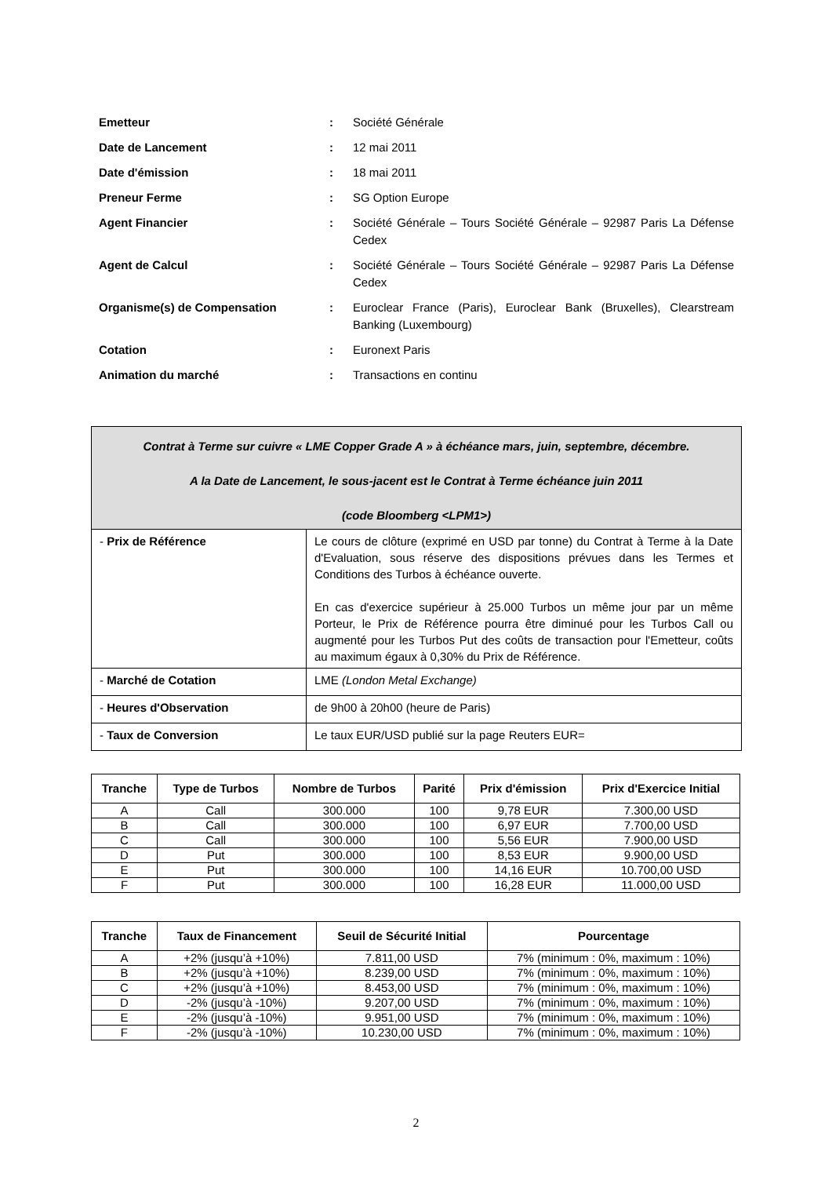| Emetteur | : | Société Générale |
| Date de Lancement | : | 12 mai 2011 |
| Date d'émission | : | 18 mai 2011 |
| Preneur Ferme | : | SG Option Europe |
| Agent Financier | : | Société Générale – Tours Société Générale – 92987 Paris La Défense Cedex |
| Agent de Calcul | : | Société Générale – Tours Société Générale – 92987 Paris La Défense Cedex |
| Organisme(s) de Compensation | : | Euroclear France (Paris), Euroclear Bank (Bruxelles), Clearstream Banking (Luxembourg) |
| Cotation | : | Euronext Paris |
| Animation du marché | : | Transactions en continu |
| Contrat à Terme sur cuivre « LME Copper Grade A » à échéance mars, juin, septembre, décembre. A la Date de Lancement, le sous-jacent est le Contrat à Terme échéance juin 2011 (code Bloomberg <LPM1>) | |
| - Prix de Référence | Le cours de clôture (exprimé en USD par tonne) du Contrat à Terme à la Date d'Evaluation, sous réserve des dispositions prévues dans les Termes et Conditions des Turbos à échéance ouverte. En cas d'exercice supérieur à 25.000 Turbos un même jour par un même Porteur, le Prix de Référence pourra être diminué pour les Turbos Call ou augmenté pour les Turbos Put des coûts de transaction pour l'Emetteur, coûts au maximum égaux à 0,30% du Prix de Référence. |
| - Marché de Cotation | LME (London Metal Exchange) |
| - Heures d'Observation | de 9h00 à 20h00 (heure de Paris) |
| - Taux de Conversion | Le taux EUR/USD publié sur la page Reuters EUR= |
| Tranche | Type de Turbos | Nombre de Turbos | Parité | Prix d'émission | Prix d'Exercice Initial |
| --- | --- | --- | --- | --- | --- |
| A | Call | 300.000 | 100 | 9,78 EUR | 7.300,00 USD |
| B | Call | 300.000 | 100 | 6,97 EUR | 7.700,00 USD |
| C | Call | 300.000 | 100 | 5,56 EUR | 7.900,00 USD |
| D | Put | 300.000 | 100 | 8,53 EUR | 9.900,00 USD |
| E | Put | 300.000 | 100 | 14,16 EUR | 10.700,00 USD |
| F | Put | 300.000 | 100 | 16,28 EUR | 11.000,00 USD |
| Tranche | Taux de Financement | Seuil de Sécurité Initial | Pourcentage |
| --- | --- | --- | --- |
| A | +2% (jusqu’à +10%) | 7.811,00 USD | 7% (minimum : 0%, maximum : 10%) |
| B | +2% (jusqu’à +10%) | 8.239,00 USD | 7% (minimum : 0%, maximum : 10%) |
| C | +2% (jusqu’à +10%) | 8.453,00 USD | 7% (minimum : 0%, maximum : 10%) |
| D | -2% (jusqu’à -10%) | 9.207,00 USD | 7% (minimum : 0%, maximum : 10%) |
| E | -2% (jusqu’à -10%) | 9.951,00 USD | 7% (minimum : 0%, maximum : 10%) |
| F | -2% (jusqu’à -10%) | 10.230,00 USD | 7% (minimum : 0%, maximum : 10%) |
2